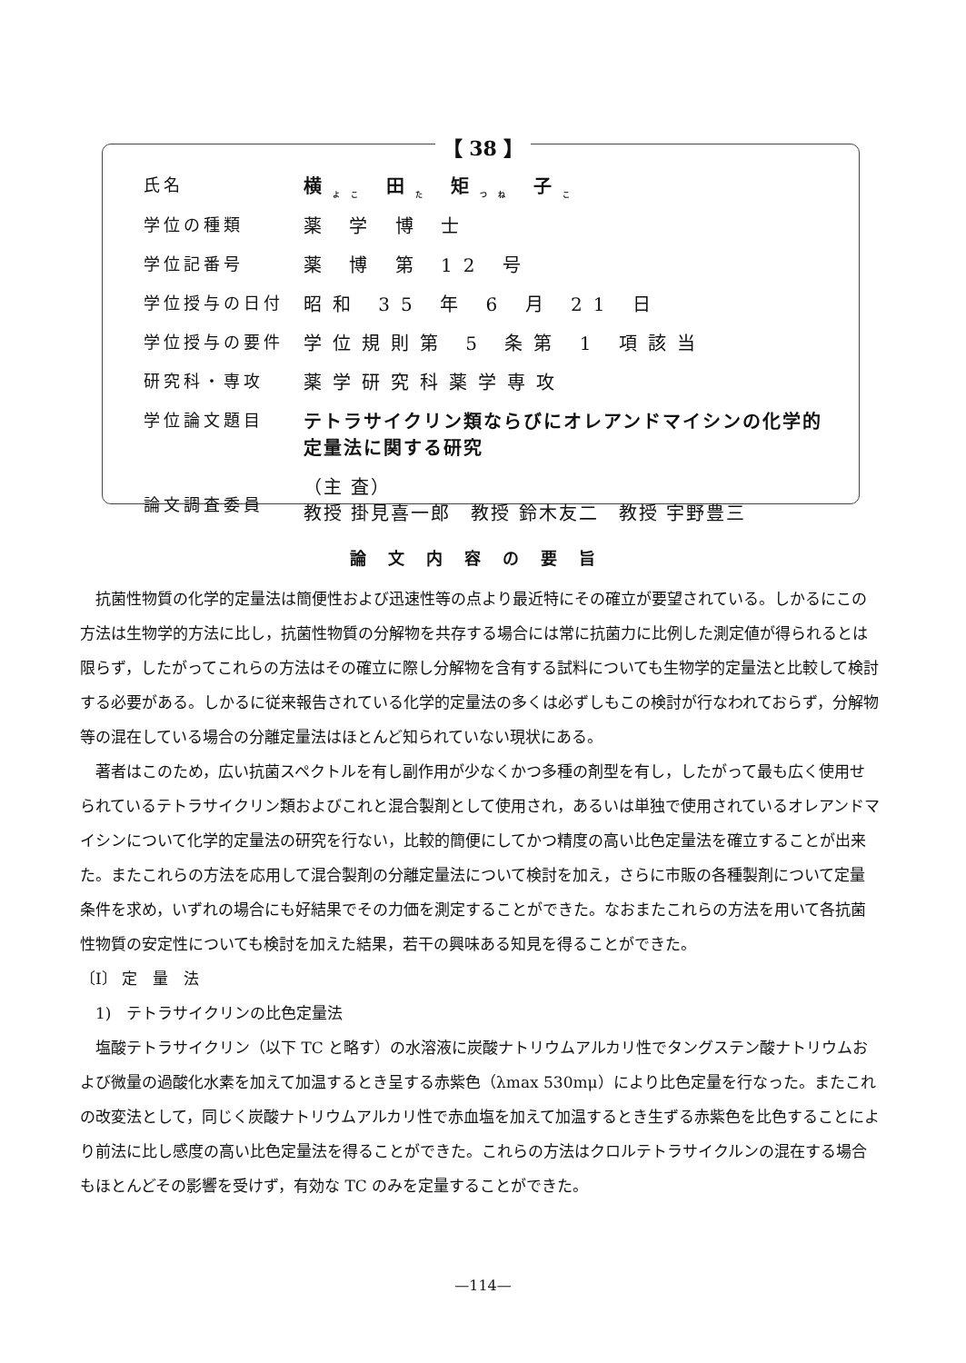【 38 】
| 氏名 | 横<sub>よこ</sub> 田<sub>た</sub> 矩<sub>つね</sub> 子<sub>こ</sub> |
| 学位の種類 | 薬 学 博 士 |
| 学位記番号 | 薬 博 第 12 号 |
| 学位授与の日付 | 昭和 35 年 6 月 21 日 |
| 学位授与の要件 | 学位規則第 5 条第 1 項該当 |
| 研究科・専攻 | 薬学研究科薬学専攻 |
| 学位論文題目 | テトラサイクリン類ならびにオレアンドマイシンの化学的 定量法に関する研究 |
| 論文調査委員 | （主 査） 教授 掛見喜一郎 教授 鈴木友二 教授 宇野豊三 |
論文内容の要旨
抗菌性物質の化学的定量法は簡便性および迅速性等の点より最近特にその確立が要望されている。しかるにこの方法は生物学的方法に比し，抗菌性物質の分解物を共存する場合には常に抗菌力に比例した測定値が得られるとは限らず，したがってこれらの方法はその確立に際し分解物を含有する試料についても生物学的定量法と比較して検討する必要がある。しかるに従来報告されている化学的定量法の多くは必ずしもこの検討が行なわれておらず，分解物等の混在している場合の分離定量法はほとんど知られていない現状にある。
著者はこのため，広い抗菌スペクトルを有し副作用が少なくかつ多種の剤型を有し，したがって最も広く使用せられているテトラサイクリン類およびこれと混合製剤として使用され，あるいは単独で使用されているオレアンドマイシンについて化学的定量法の研究を行ない，比較的簡便にしてかつ精度の高い比色定量法を確立することが出来た。またこれらの方法を応用して混合製剤の分離定量法について検討を加え，さらに市販の各種製剤について定量条件を求め，いずれの場合にも好結果でその力価を測定することができた。なおまたこれらの方法を用いて各抗菌性物質の安定性についても検討を加えた結果，若干の興味ある知見を得ることができた。
〔I〕 定　量　法
　1)　テトラサイクリンの比色定量法
塩酸テトラサイクリン（以下 TC と略す）の水溶液に炭酸ナトリウムアルカリ性でタングステン酸ナトリウムおよび微量の過酸化水素を加えて加温するとき呈する赤紫色（λmax 530mμ）により比色定量を行なった。またこれの改変法として，同じく炭酸ナトリウムアルカリ性で赤血塩を加えて加温するとき生ずる赤紫色を比色することにより前法に比し感度の高い比色定量法を得ることができた。これらの方法はクロルテトラサイクルンの混在する場合もほとんどその影響を受けず，有効な TC のみを定量することができた。
—114—